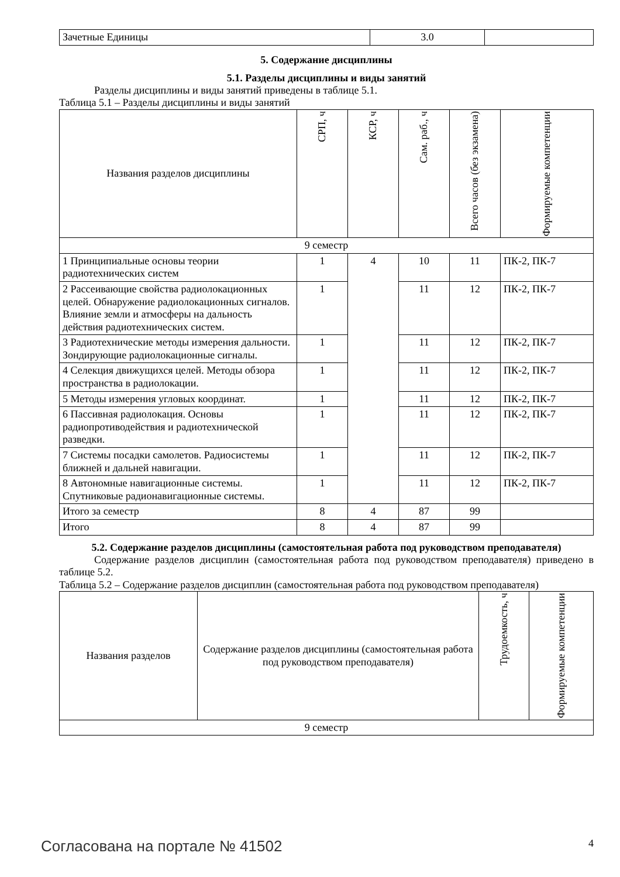| Зачетные Единицы | 3.0 | |
5. Содержание дисциплины
5.1. Разделы дисциплины и виды занятий
Разделы дисциплины и виды занятий приведены в таблице 5.1.
Таблица 5.1 – Разделы дисциплины и виды занятий
| Названия разделов дисциплины | СРП, ч | КСР, ч | Сам. раб., ч | Всего часов (без экзамена) | Формируемые компетенции |
| --- | --- | --- | --- | --- | --- |
| 9 семестр | | | | | |
| 1 Принципиальные основы теории радиотехнических систем | 1 | 4 | 10 | 11 | ПК-2, ПК-7 |
| 2 Рассеивающие свойства радиолокационных целей. Обнаружение радиолокационных сигналов. Влияние земли и атмосферы на дальность действия радиотехнических систем. | 1 | | 11 | 12 | ПК-2, ПК-7 |
| 3 Радиотехнические методы измерения дальности. Зондирующие радиолокационные сигналы. | 1 | | 11 | 12 | ПК-2, ПК-7 |
| 4 Селекция движущихся целей. Методы обзора пространства в радиолокации. | 1 | | 11 | 12 | ПК-2, ПК-7 |
| 5 Методы измерения угловых координат. | 1 | | 11 | 12 | ПК-2, ПК-7 |
| 6 Пассивная радиолокация. Основы радиопротиводействия и радиотехнической разведки. | 1 | | 11 | 12 | ПК-2, ПК-7 |
| 7 Системы посадки самолетов. Радиосистемы ближней и дальней навигации. | 1 | | 11 | 12 | ПК-2, ПК-7 |
| 8 Автономные навигационные системы. Спутниковые радионавигационные системы. | 1 | | 11 | 12 | ПК-2, ПК-7 |
| Итого за семестр | 8 | 4 | 87 | 99 | |
| Итого | 8 | 4 | 87 | 99 | |
5.2. Содержание разделов дисциплины (самостоятельная работа под руководством преподавателя)
Содержание разделов дисциплин (самостоятельная работа под руководством преподавателя) приведено в таблице 5.2.
Таблица 5.2 – Содержание разделов дисциплин (самостоятельная работа под руководством преподавателя)
| Названия разделов | Содержание разделов дисциплины (самостоятельная работа под руководством преподавателя) | Трудоемкость, ч | Формируемые компетенции |
| --- | --- | --- | --- |
| 9 семестр | | | |
Согласована на портале № 41502 4